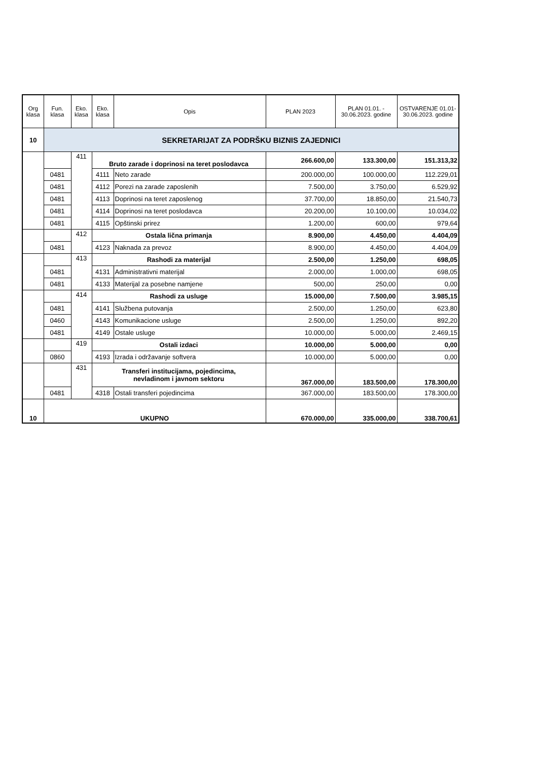| Org klasa | Fun. klasa | Eko. klasa | Eko. klasa | Opis | PLAN 2023 | PLAN 01.01. - 30.06.2023. godine | OSTVARENJE 01.01-30.06.2023. godine |
| --- | --- | --- | --- | --- | --- | --- | --- |
| 10 | SEKRETARIJAT ZA PODRŠKU BIZNIS ZAJEDNICI | | | | | | |
| | | 411 | Bruto zarade i doprinosi na teret poslodavca | | 266.600,00 | 133.300,00 | 151.313,32 |
| | 0481 | | 4111 | Neto zarade | 200.000,00 | 100.000,00 | 112.229,01 |
| | 0481 | | 4112 | Porezi na zarade zaposlenih | 7.500,00 | 3.750,00 | 6.529,92 |
| | 0481 | | 4113 | Doprinosi na teret zaposlenog | 37.700,00 | 18.850,00 | 21.540,73 |
| | 0481 | | 4114 | Doprinosi na teret poslodavca | 20.200,00 | 10.100,00 | 10.034,02 |
| | 0481 | | 4115 | Opštinski prirez | 1.200,00 | 600,00 | 979,64 |
| | | 412 | Ostala lična primanja | | 8.900,00 | 4.450,00 | 4.404,09 |
| | 0481 | | 4123 | Naknada za prevoz | 8.900,00 | 4.450,00 | 4.404,09 |
| | | 413 | Rashodi za materijal | | 2.500,00 | 1.250,00 | 698,05 |
| | 0481 | | 4131 | Administrativni materijal | 2.000,00 | 1.000,00 | 698,05 |
| | 0481 | | 4133 | Materijal za posebne namjene | 500,00 | 250,00 | 0,00 |
| | | 414 | Rashodi za usluge | | 15.000,00 | 7.500,00 | 3.985,15 |
| | 0481 | | 4141 | Službena putovanja | 2.500,00 | 1.250,00 | 623,80 |
| | 0460 | | 4143 | Komunikacione usluge | 2.500,00 | 1.250,00 | 892,20 |
| | 0481 | | 4149 | Ostale usluge | 10.000,00 | 5.000,00 | 2.469,15 |
| | | 419 | Ostali izdaci | | 10.000,00 | 5.000,00 | 0,00 |
| | 0860 | | 4193 | Izrada i održavanje softvera | 10.000,00 | 5.000,00 | 0,00 |
| | | 431 | Transferi institucijama, pojedincima, nevladinom i javnom sektoru | | 367.000,00 | 183.500,00 | 178.300,00 |
| | 0481 | | 4318 | Ostali transferi pojedincima | 367.000,00 | 183.500,00 | 178.300,00 |
| 10 | UKUPNO | | | | 670.000,00 | 335.000,00 | 338.700,61 |